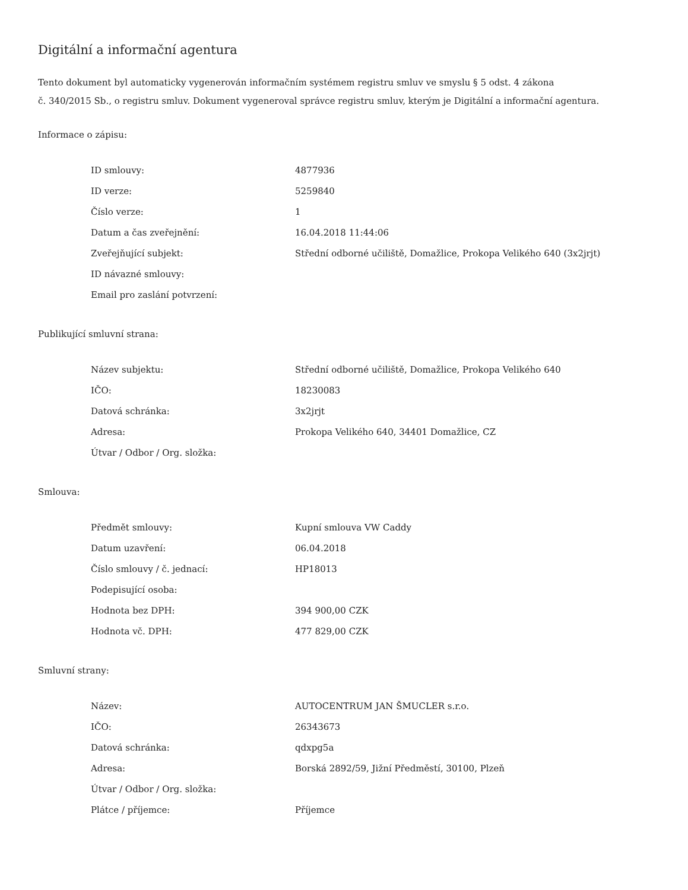Digitální a informační agentura
Tento dokument byl automaticky vygenerován informačním systémem registru smluv ve smyslu § 5 odst. 4 zákona
č. 340/2015 Sb., o registru smluv. Dokument vygeneroval správce registru smluv, kterým je Digitální a informační agentura.
Informace o zápisu:
| ID smlouvy: | 4877936 |
| ID verze: | 5259840 |
| Číslo verze: | 1 |
| Datum a čas zveřejnění: | 16.04.2018 11:44:06 |
| Zveřejňující subjekt: | Střední odborné učiliště, Domažlice, Prokopa Velikého 640 (3x2jrjt) |
| ID návazné smlouvy: | |
| Email pro zaslání potvrzení: | |
Publikující smluvní strana:
| Název subjektu: | Střední odborné učiliště, Domažlice, Prokopa Velikého 640 |
| IČO: | 18230083 |
| Datová schránka: | 3x2jrjt |
| Adresa: | Prokopa Velikého 640, 34401 Domažlice, CZ |
| Útvar / Odbor / Org. složka: | |
Smlouva:
| Předmět smlouvy: | Kupní smlouva VW Caddy |
| Datum uzavření: | 06.04.2018 |
| Číslo smlouvy / č. jednací: | HP18013 |
| Podepisující osoba: | |
| Hodnota bez DPH: | 394 900,00 CZK |
| Hodnota vč. DPH: | 477 829,00 CZK |
Smluvní strany:
| Název: | AUTOCENTRUM JAN ŠMUCLER s.r.o. |
| IČO: | 26343673 |
| Datová schránka: | qdxpg5a |
| Adresa: | Borská 2892/59, Jižní Předměstí, 30100, Plzeň |
| Útvar / Odbor / Org. složka: | |
| Plátce / příjemce: | Příjemce |